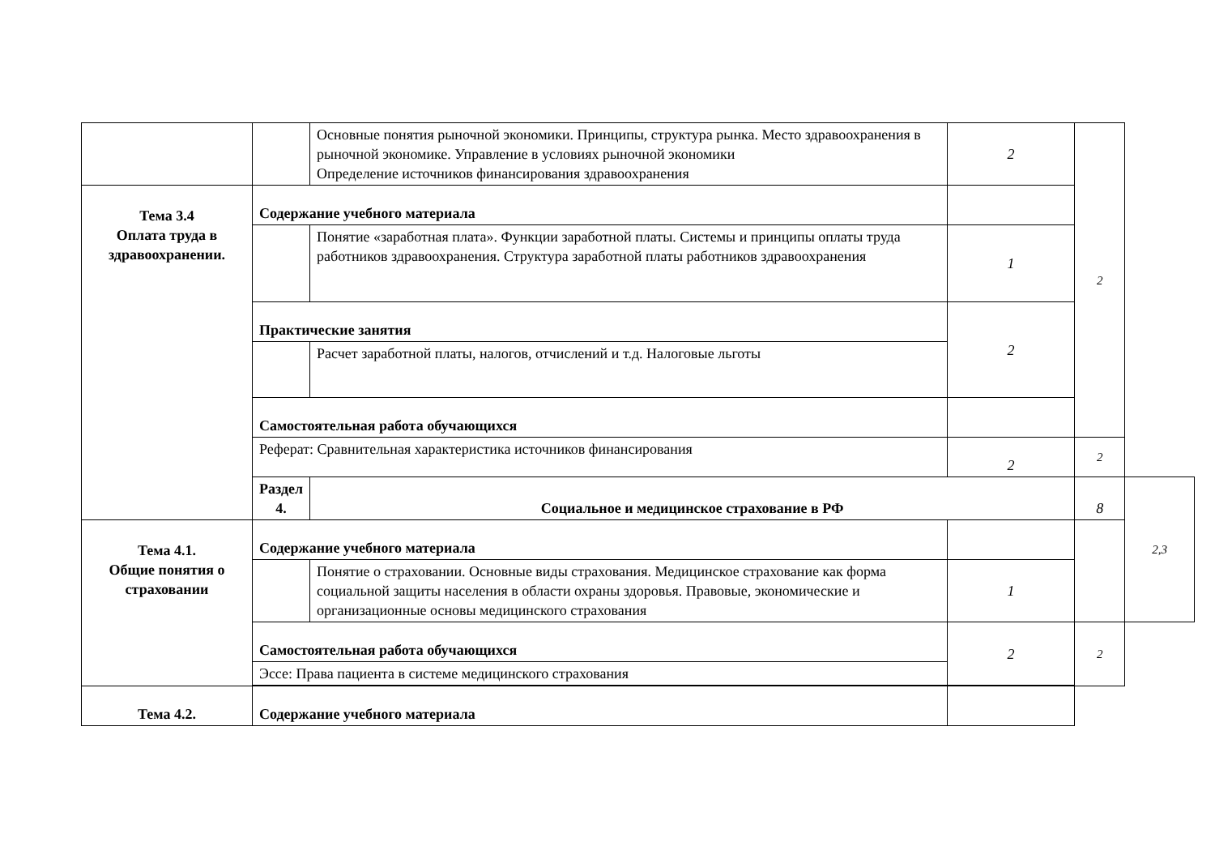| | | Основные понятия рыночной экономики. Принципы, структура рынка. Место здравоохранения в рыночной экономике. Управление в условиях рыночной экономики Определение источников финансирования здравоохранения | 2 | 2 | |
| Тема 3.4 Оплата труда в здравоохранении. | Содержание учебного материала | | | | |
| | | Понятие «заработная плата». Функции заработной платы. Системы и принципы оплаты труда работников здравоохранения. Структура заработной платы работников здравоохранения | 1 | | |
| | Практические занятия | | 2 | | |
| | | Расчет заработной платы, налогов, отчислений и т.д. Налоговые льготы | | | |
| | Самостоятельная работа обучающихся | | | | |
| | Реферат: Сравнительная характеристика источников финансирования | | 2 | 2 | |
| | Раздел 4. | Социальное и медицинское страхование в РФ | | 8 | 2,3 |
| Тема 4.1. Общие понятия о страховании | Содержание учебного материала | | | | |
| | | Понятие о страховании. Основные виды страхования. Медицинское страхование как форма социальной защиты населения в области охраны здоровья. Правовые, экономические и организационные основы медицинского страхования | 1 | | |
| | Самостоятельная работа обучающихся | | 2 | 2 | |
| | Эссе: Права пациента в системе медицинского страхования | | | | |
| Тема 4.2. | Содержание учебного материала | | | | |